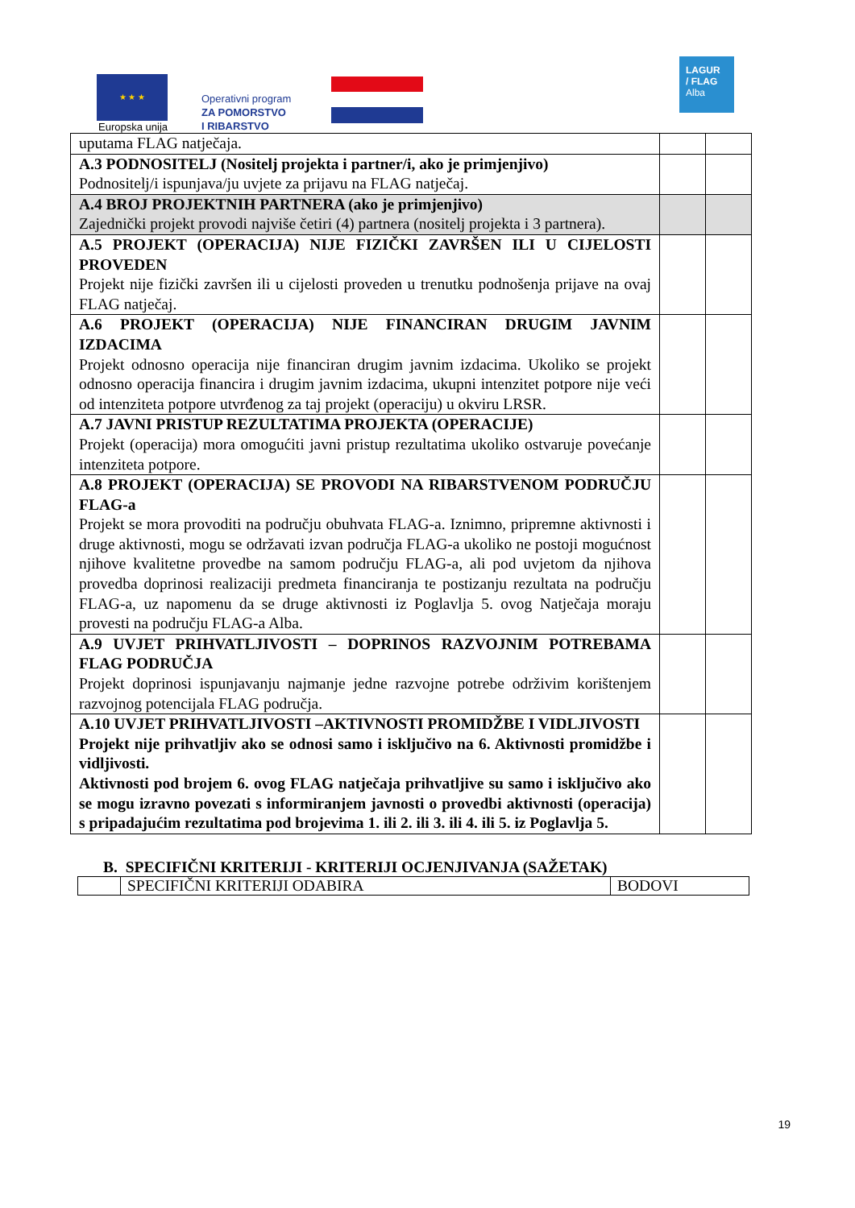★ ★ ★
Europska unija
Operativni program
ZA POMORSTVO
I RIBARSTVO
LAGUR
/ FLAG
Alba
| uputama FLAG natječaja. | | |
| A.3 PODNOSITELJ (Nositelj projekta i partner/i, ako je primjenjivo) Podnositelj/i ispunjava/ju uvjete za prijavu na FLAG natječaj. | | |
| A.4 BROJ PROJEKTNIH PARTNERA (ako je primjenjivo) Zajednički projekt provodi najviše četiri (4) partnera (nositelj projekta i 3 partnera). | | |
| A.5 PROJEKT (OPERACIJA) NIJE FIZIČKI ZAVRŠEN ILI U CIJELOSTI PROVEDEN Projekt nije fizički završen ili u cijelosti proveden u trenutku podnošenja prijave na ovaj FLAG natječaj. | | |
| A.6 PROJEKT (OPERACIJA) NIJE FINANCIRAN DRUGIM JAVNIM IZDACIMA Projekt odnosno operacija nije financiran drugim javnim izdacima. Ukoliko se projekt odnosno operacija financira i drugim javnim izdacima, ukupni intenzitet potpore nije veći od intenziteta potpore utvrđenog za taj projekt (operaciju) u okviru LRSR. | | |
| A.7 JAVNI PRISTUP REZULTATIMA PROJEKTA (OPERACIJE) Projekt (operacija) mora omogućiti javni pristup rezultatima ukoliko ostvaruje povećanje intenziteta potpore. | | |
| A.8 PROJEKT (OPERACIJA) SE PROVODI NA RIBARSTVENOM PODRUČJU FLAG-a Projekt se mora provoditi na području obuhvata FLAG-a. Iznimno, pripremne aktivnosti i druge aktivnosti, mogu se održavati izvan područja FLAG-a ukoliko ne postoji mogućnost njihove kvalitetne provedbe na samom području FLAG-a, ali pod uvjetom da njihova provedba doprinosi realizaciji predmeta financiranja te postizanju rezultata na području FLAG-a, uz napomenu da se druge aktivnosti iz Poglavlja 5. ovog Natječaja moraju provesti na području FLAG-a Alba. | | |
| A.9 UVJET PRIHVATLJIVOSTI – DOPRINOS RAZVOJNIM POTREBAMA FLAG PODRUČJA Projekt doprinosi ispunjavanju najmanje jedne razvojne potrebe održivim korištenjem razvojnog potencijala FLAG područja. | | |
| A.10 UVJET PRIHVATLJIVOSTI –AKTIVNOSTI PROMIDŽBE I VIDLJIVOSTI Projekt nije prihvatljiv ako se odnosi samo i isključivo na 6. Aktivnosti promidžbe i vidljivosti. Aktivnosti pod brojem 6. ovog FLAG natječaja prihvatljive su samo i isključivo ako se mogu izravno povezati s informiranjem javnosti o provedbi aktivnosti (operacija) s pripadajućim rezultatima pod brojevima 1. ili 2. ili 3. ili 4. ili 5. iz Poglavlja 5. | | |
B. SPECIFIČNI KRITERIJI - KRITERIJI OCJENJIVANJA (SAŽETAK)
| | SPECIFIČNI KRITERIJI ODABIRA | BODOVI |
19